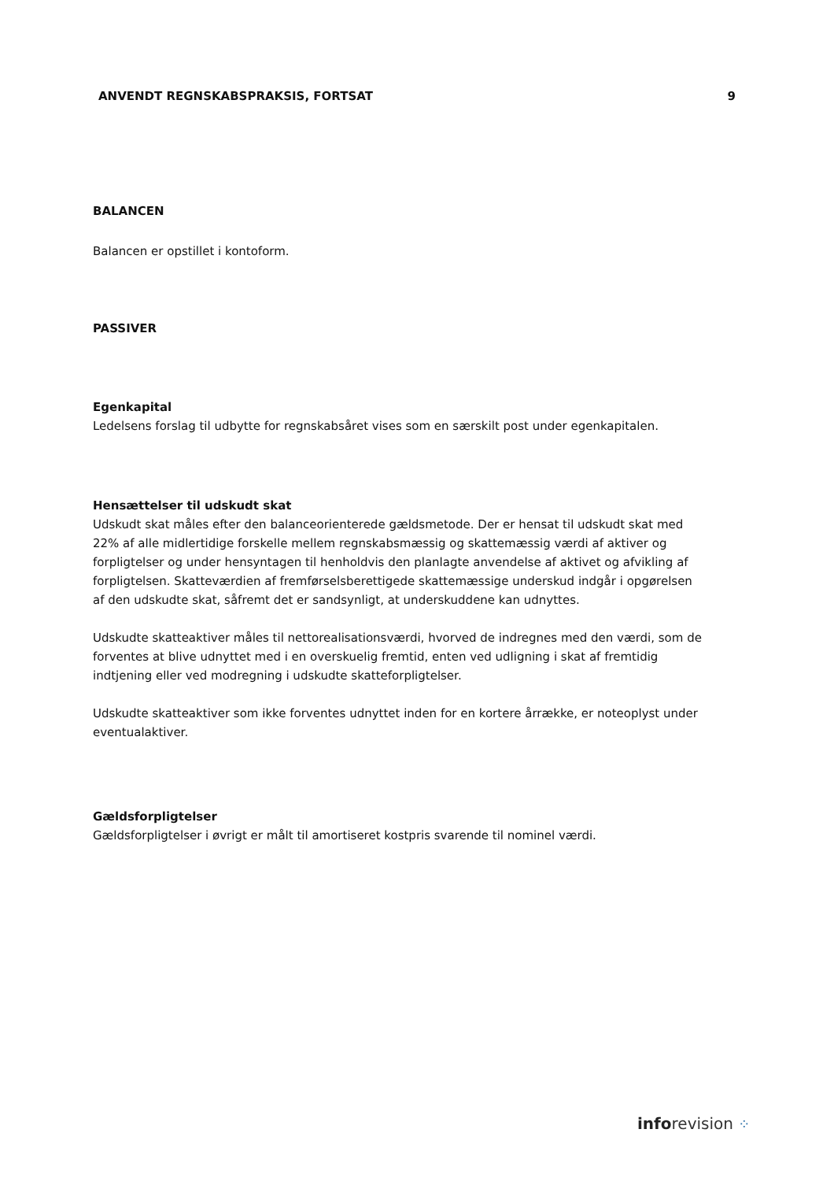ANVENDT REGNSKABSPRAKSIS, FORTSAT 9
BALANCEN
Balancen er opstillet i kontoform.
PASSIVER
Egenkapital
Ledelsens forslag til udbytte for regnskabsåret vises som en særskilt post under egenkapitalen.
Hensættelser til udskudt skat
Udskudt skat måles efter den balanceorienterede gældsmetode. Der er hensat til udskudt skat med 22% af alle midlertidige forskelle mellem regnskabsmæssig og skattemæssig værdi af aktiver og forpligtelser og under hensyntagen til henholdvis den planlagte anvendelse af aktivet og afvikling af forpligtelsen. Skatteværdien af fremførselsberettigede skattemæssige underskud indgår i opgørelsen af den udskudte skat, såfremt det er sandsynligt, at underskuddene kan udnyttes.
Udskudte skatteaktiver måles til nettorealisationsværdi, hvorved de indregnes med den værdi, som de forventes at blive udnyttet med i en overskuelig fremtid, enten ved udligning i skat af fremtidig indtjening eller ved modregning i udskudte skatteforpligtelser.
Udskudte skatteaktiver som ikke forventes udnyttet inden for en kortere årrække, er noteoplyst under eventualaktiver.
Gældsforpligtelser
Gældsforpligtelser i øvrigt er målt til amortiseret kostpris svarende til nominel værdi.
inforevision ⁘